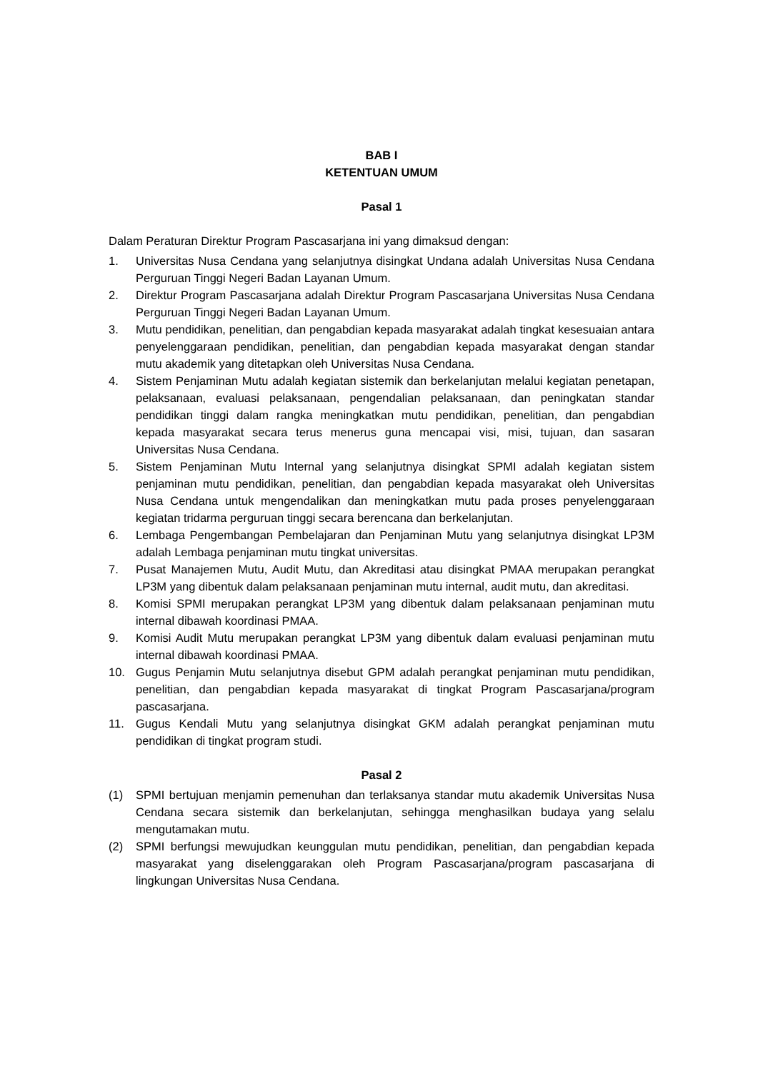BAB I
KETENTUAN UMUM
Pasal 1
Dalam Peraturan Direktur Program Pascasarjana ini yang dimaksud dengan:
1. Universitas Nusa Cendana yang selanjutnya disingkat Undana adalah Universitas Nusa Cendana Perguruan Tinggi Negeri Badan Layanan Umum.
2. Direktur Program Pascasarjana adalah Direktur Program Pascasarjana Universitas Nusa Cendana Perguruan Tinggi Negeri Badan Layanan Umum.
3. Mutu pendidikan, penelitian, dan pengabdian kepada masyarakat adalah tingkat kesesuaian antara penyelenggaraan pendidikan, penelitian, dan pengabdian kepada masyarakat dengan standar mutu akademik yang ditetapkan oleh Universitas Nusa Cendana.
4. Sistem Penjaminan Mutu adalah kegiatan sistemik dan berkelanjutan melalui kegiatan penetapan, pelaksanaan, evaluasi pelaksanaan, pengendalian pelaksanaan, dan peningkatan standar pendidikan tinggi dalam rangka meningkatkan mutu pendidikan, penelitian, dan pengabdian kepada masyarakat secara terus menerus guna mencapai visi, misi, tujuan, dan sasaran Universitas Nusa Cendana.
5. Sistem Penjaminan Mutu Internal yang selanjutnya disingkat SPMI adalah kegiatan sistem penjaminan mutu pendidikan, penelitian, dan pengabdian kepada masyarakat oleh Universitas Nusa Cendana untuk mengendalikan dan meningkatkan mutu pada proses penyelenggaraan kegiatan tridarma perguruan tinggi secara berencana dan berkelanjutan.
6. Lembaga Pengembangan Pembelajaran dan Penjaminan Mutu yang selanjutnya disingkat LP3M adalah Lembaga penjaminan mutu tingkat universitas.
7. Pusat Manajemen Mutu, Audit Mutu, dan Akreditasi atau disingkat PMAA merupakan perangkat LP3M yang dibentuk dalam pelaksanaan penjaminan mutu internal, audit mutu, dan akreditasi.
8. Komisi SPMI merupakan perangkat LP3M yang dibentuk dalam pelaksanaan penjaminan mutu internal dibawah koordinasi PMAA.
9. Komisi Audit Mutu merupakan perangkat LP3M yang dibentuk dalam evaluasi penjaminan mutu internal dibawah koordinasi PMAA.
10. Gugus Penjamin Mutu selanjutnya disebut GPM adalah perangkat penjaminan mutu pendidikan, penelitian, dan pengabdian kepada masyarakat di tingkat Program Pascasarjana/program pascasarjana.
11. Gugus Kendali Mutu yang selanjutnya disingkat GKM adalah perangkat penjaminan mutu pendidikan di tingkat program studi.
Pasal 2
(1) SPMI bertujuan menjamin pemenuhan dan terlaksanya standar mutu akademik Universitas Nusa Cendana secara sistemik dan berkelanjutan, sehingga menghasilkan budaya yang selalu mengutamakan mutu.
(2) SPMI berfungsi mewujudkan keunggulan mutu pendidikan, penelitian, dan pengabdian kepada masyarakat yang diselenggarakan oleh Program Pascasarjana/program pascasarjana di lingkungan Universitas Nusa Cendana.